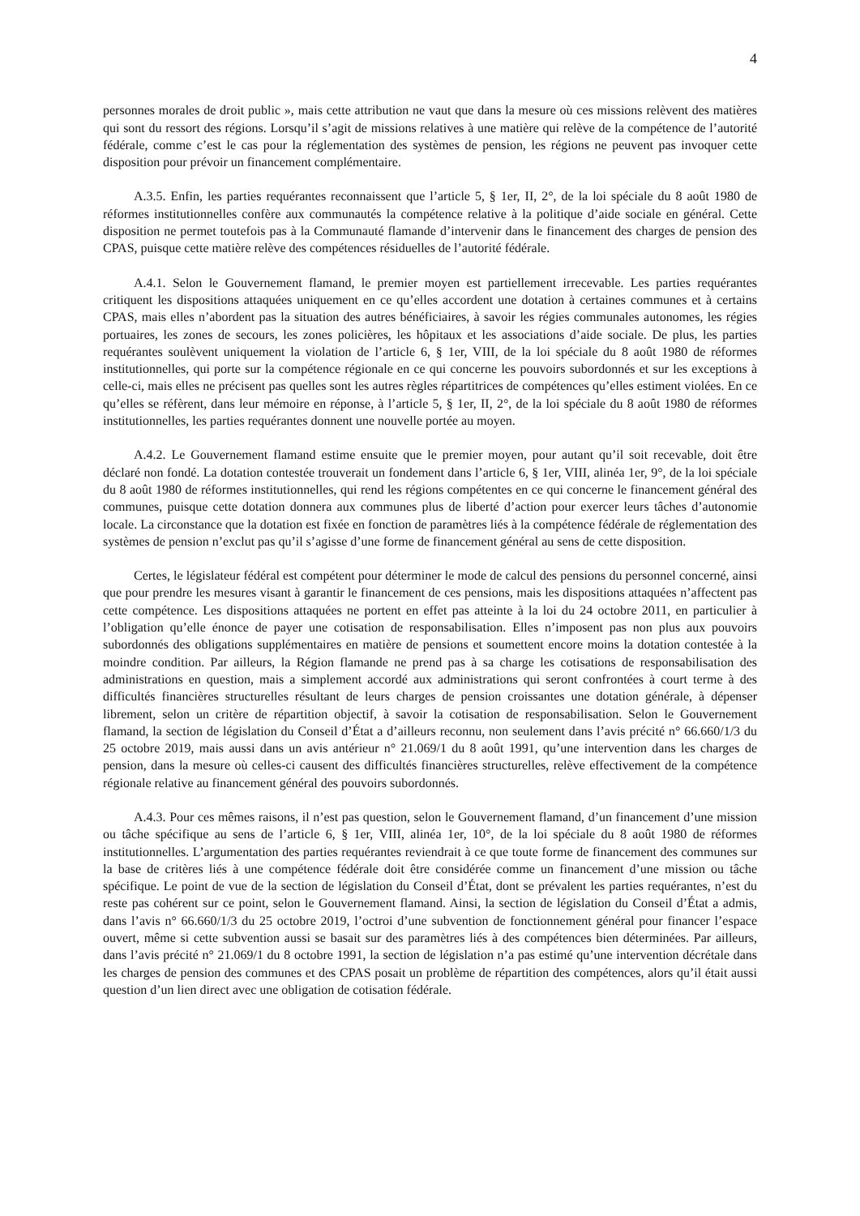4
personnes morales de droit public », mais cette attribution ne vaut que dans la mesure où ces missions relèvent des matières qui sont du ressort des régions. Lorsqu’il s’agit de missions relatives à une matière qui relève de la compétence de l’autorité fédérale, comme c’est le cas pour la réglementation des systèmes de pension, les régions ne peuvent pas invoquer cette disposition pour prévoir un financement complémentaire.
A.3.5. Enfin, les parties requérantes reconnaissent que l’article 5, § 1er, II, 2°, de la loi spéciale du 8 août 1980 de réformes institutionnelles confère aux communautés la compétence relative à la politique d’aide sociale en général. Cette disposition ne permet toutefois pas à la Communauté flamande d’intervenir dans le financement des charges de pension des CPAS, puisque cette matière relève des compétences résiduelles de l’autorité fédérale.
A.4.1. Selon le Gouvernement flamand, le premier moyen est partiellement irrecevable. Les parties requérantes critiquent les dispositions attaquées uniquement en ce qu’elles accordent une dotation à certaines communes et à certains CPAS, mais elles n’abordent pas la situation des autres bénéficiaires, à savoir les régies communales autonomes, les régies portuaires, les zones de secours, les zones policières, les hôpitaux et les associations d’aide sociale. De plus, les parties requérantes soulèvent uniquement la violation de l’article 6, § 1er, VIII, de la loi spéciale du 8 août 1980 de réformes institutionnelles, qui porte sur la compétence régionale en ce qui concerne les pouvoirs subordonnés et sur les exceptions à celle-ci, mais elles ne précisent pas quelles sont les autres règles répartitrices de compétences qu’elles estiment violées. En ce qu’elles se réfèrent, dans leur mémoire en réponse, à l’article 5, § 1er, II, 2°, de la loi spéciale du 8 août 1980 de réformes institutionnelles, les parties requérantes donnent une nouvelle portée au moyen.
A.4.2. Le Gouvernement flamand estime ensuite que le premier moyen, pour autant qu’il soit recevable, doit être déclaré non fondé. La dotation contestée trouverait un fondement dans l’article 6, § 1er, VIII, alinéa 1er, 9°, de la loi spéciale du 8 août 1980 de réformes institutionnelles, qui rend les régions compétentes en ce qui concerne le financement général des communes, puisque cette dotation donnera aux communes plus de liberté d’action pour exercer leurs tâches d’autonomie locale. La circonstance que la dotation est fixée en fonction de paramètres liés à la compétence fédérale de réglementation des systèmes de pension n’exclut pas qu’il s’agisse d’une forme de financement général au sens de cette disposition.
Certes, le législateur fédéral est compétent pour déterminer le mode de calcul des pensions du personnel concerné, ainsi que pour prendre les mesures visant à garantir le financement de ces pensions, mais les dispositions attaquées n’affectent pas cette compétence. Les dispositions attaquées ne portent en effet pas atteinte à la loi du 24 octobre 2011, en particulier à l’obligation qu’elle énonce de payer une cotisation de responsabilisation. Elles n’imposent pas non plus aux pouvoirs subordonnés des obligations supplémentaires en matière de pensions et soumettent encore moins la dotation contestée à la moindre condition. Par ailleurs, la Région flamande ne prend pas à sa charge les cotisations de responsabilisation des administrations en question, mais a simplement accordé aux administrations qui seront confrontées à court terme à des difficultés financières structurelles résultant de leurs charges de pension croissantes une dotation générale, à dépenser librement, selon un critère de répartition objectif, à savoir la cotisation de responsabilisation. Selon le Gouvernement flamand, la section de législation du Conseil d’État a d’ailleurs reconnu, non seulement dans l’avis précité n° 66.660/1/3 du 25 octobre 2019, mais aussi dans un avis antérieur n° 21.069/1 du 8 août 1991, qu’une intervention dans les charges de pension, dans la mesure où celles-ci causent des difficultés financières structurelles, relève effectivement de la compétence régionale relative au financement général des pouvoirs subordonnés.
A.4.3. Pour ces mêmes raisons, il n’est pas question, selon le Gouvernement flamand, d’un financement d’une mission ou tâche spécifique au sens de l’article 6, § 1er, VIII, alinéa 1er, 10°, de la loi spéciale du 8 août 1980 de réformes institutionnelles. L’argumentation des parties requérantes reviendrait à ce que toute forme de financement des communes sur la base de critères liés à une compétence fédérale doit être considérée comme un financement d’une mission ou tâche spécifique. Le point de vue de la section de législation du Conseil d’État, dont se prévalent les parties requérantes, n’est du reste pas cohérent sur ce point, selon le Gouvernement flamand. Ainsi, la section de législation du Conseil d’État a admis, dans l’avis n° 66.660/1/3 du 25 octobre 2019, l’octroi d’une subvention de fonctionnement général pour financer l’espace ouvert, même si cette subvention aussi se basait sur des paramètres liés à des compétences bien déterminées. Par ailleurs, dans l’avis précité n° 21.069/1 du 8 octobre 1991, la section de législation n’a pas estimé qu’une intervention décrétale dans les charges de pension des communes et des CPAS posait un problème de répartition des compétences, alors qu’il était aussi question d’un lien direct avec une obligation de cotisation fédérale.